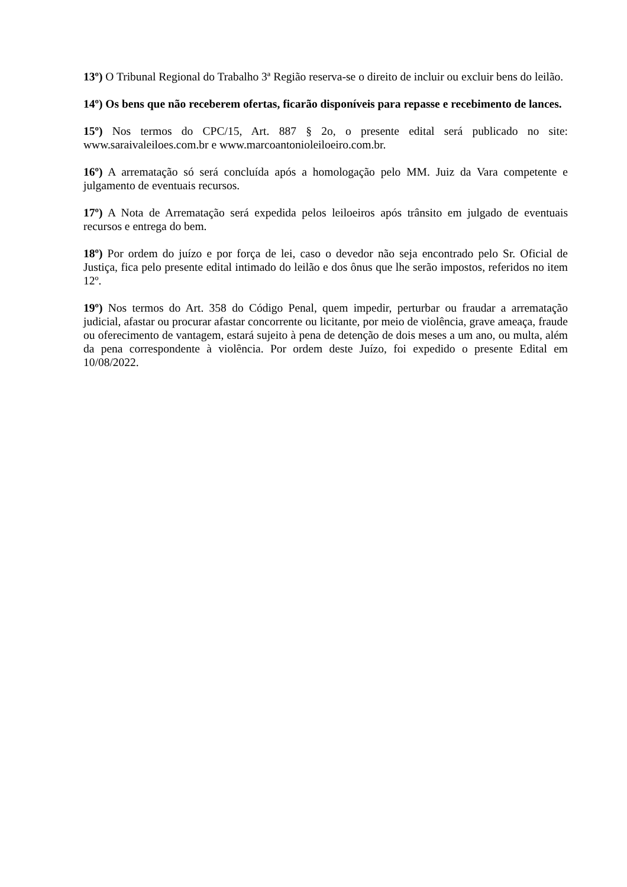13º) O Tribunal Regional do Trabalho 3ª Região reserva-se o direito de incluir ou excluir bens do leilão.
14º) Os bens que não receberem ofertas, ficarão disponíveis para repasse e recebimento de lances.
15º) Nos termos do CPC/15, Art. 887 § 2o, o presente edital será publicado no site: www.saraivaleiloes.com.br e www.marcoantonioleiloeiro.com.br.
16º) A arrematação só será concluída após a homologação pelo MM. Juiz da Vara competente e julgamento de eventuais recursos.
17º) A Nota de Arrematação será expedida pelos leiloeiros após trânsito em julgado de eventuais recursos e entrega do bem.
18º) Por ordem do juízo e por força de lei, caso o devedor não seja encontrado pelo Sr. Oficial de Justiça, fica pelo presente edital intimado do leilão e dos ônus que lhe serão impostos, referidos no item 12º.
19º) Nos termos do Art. 358 do Código Penal, quem impedir, perturbar ou fraudar a arrematação judicial, afastar ou procurar afastar concorrente ou licitante, por meio de violência, grave ameaça, fraude ou oferecimento de vantagem, estará sujeito à pena de detenção de dois meses a um ano, ou multa, além da pena correspondente à violência. Por ordem deste Juízo, foi expedido o presente Edital em 10/08/2022.